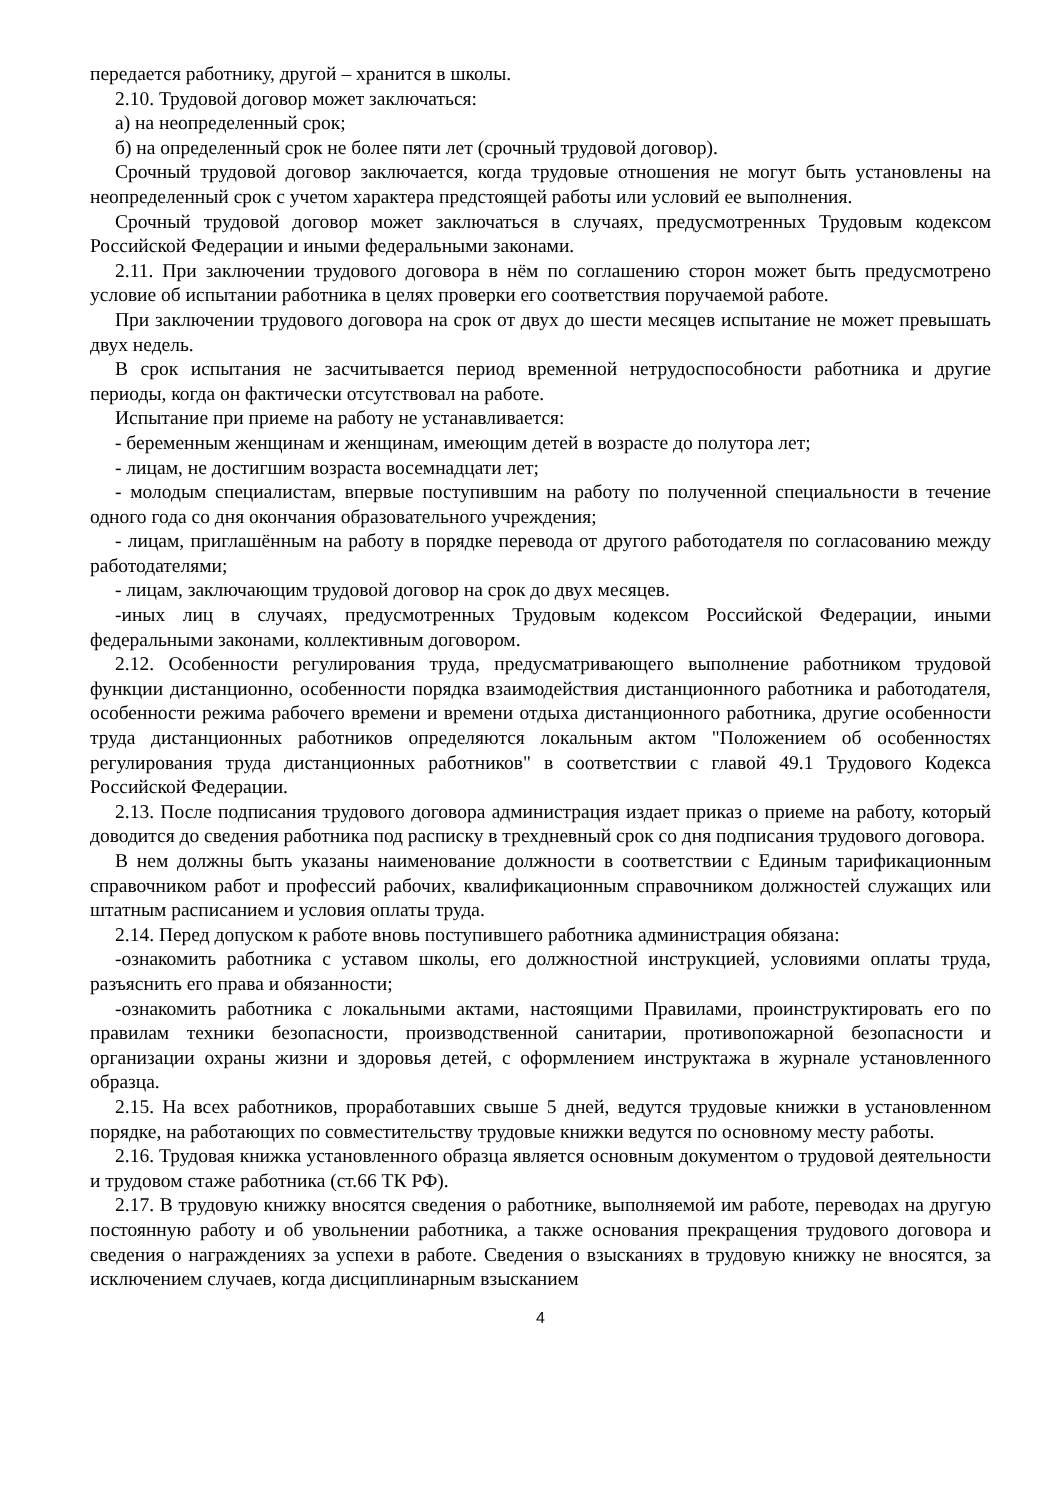передается работнику, другой – хранится в школы.
2.10. Трудовой договор может заключаться:
а) на неопределенный срок;
б) на определенный срок не более пяти лет (срочный трудовой договор).
Срочный трудовой договор заключается, когда трудовые отношения не могут быть установлены на неопределенный срок с учетом характера предстоящей работы или условий ее выполнения.
Срочный трудовой договор может заключаться в случаях, предусмотренных Трудовым кодексом Российской Федерации и иными федеральными законами.
2.11. При заключении трудового договора в нём по соглашению сторон может быть предусмотрено условие об испытании работника в целях проверки его соответствия поручаемой работе.
При заключении трудового договора на срок от двух до шести месяцев испытание не может превышать двух недель.
В срок испытания не засчитывается период временной нетрудоспособности работника и другие периоды, когда он фактически отсутствовал на работе.
Испытание при приеме на работу не устанавливается:
- беременным женщинам и женщинам, имеющим детей в возрасте до полутора лет;
- лицам, не достигшим возраста восемнадцати лет;
- молодым специалистам, впервые поступившим на работу по полученной специальности в течение одного года со дня окончания образовательного учреждения;
- лицам, приглашённым на работу в порядке перевода от другого работодателя по согласованию между работодателями;
- лицам, заключающим трудовой договор на срок до двух месяцев.
-иных лиц в случаях, предусмотренных Трудовым кодексом Российской Федерации, иными федеральными законами, коллективным договором.
2.12. Особенности регулирования труда, предусматривающего выполнение работником трудовой функции дистанционно, особенности порядка взаимодействия дистанционного работника и работодателя, особенности режима рабочего времени и времени отдыха дистанционного работника, другие особенности труда дистанционных работников определяются локальным актом "Положением об особенностях регулирования труда дистанционных работников" в соответствии с главой 49.1 Трудового Кодекса Российской Федерации.
2.13. После подписания трудового договора администрация издает приказ о приеме на работу, который доводится до сведения работника под расписку в трехдневный срок со дня подписания трудового договора.
В нем должны быть указаны наименование должности в соответствии с Единым тарификационным справочником работ и профессий рабочих, квалификационным справочником должностей служащих или штатным расписанием и условия оплаты труда.
2.14. Перед допуском к работе вновь поступившего работника администрация обязана:
-ознакомить работника с уставом школы, его должностной инструкцией, условиями оплаты труда, разъяснить его права и обязанности;
-ознакомить работника с локальными актами, настоящими Правилами, проинструктировать его по правилам техники безопасности, производственной санитарии, противопожарной безопасности и организации охраны жизни и здоровья детей, с оформлением инструктажа в журнале установленного образца.
2.15. На всех работников, проработавших свыше 5 дней, ведутся трудовые книжки в установленном порядке, на работающих по совместительству трудовые книжки ведутся по основному месту работы.
2.16. Трудовая книжка установленного образца является основным документом о трудовой деятельности и трудовом стаже работника (ст.66 ТК РФ).
2.17. В трудовую книжку вносятся сведения о работнике, выполняемой им работе, переводах на другую постоянную работу и об увольнении работника, а также основания прекращения трудового договора и сведения о награждениях за успехи в работе. Сведения о взысканиях в трудовую книжку не вносятся, за исключением случаев, когда дисциплинарным взысканием
4